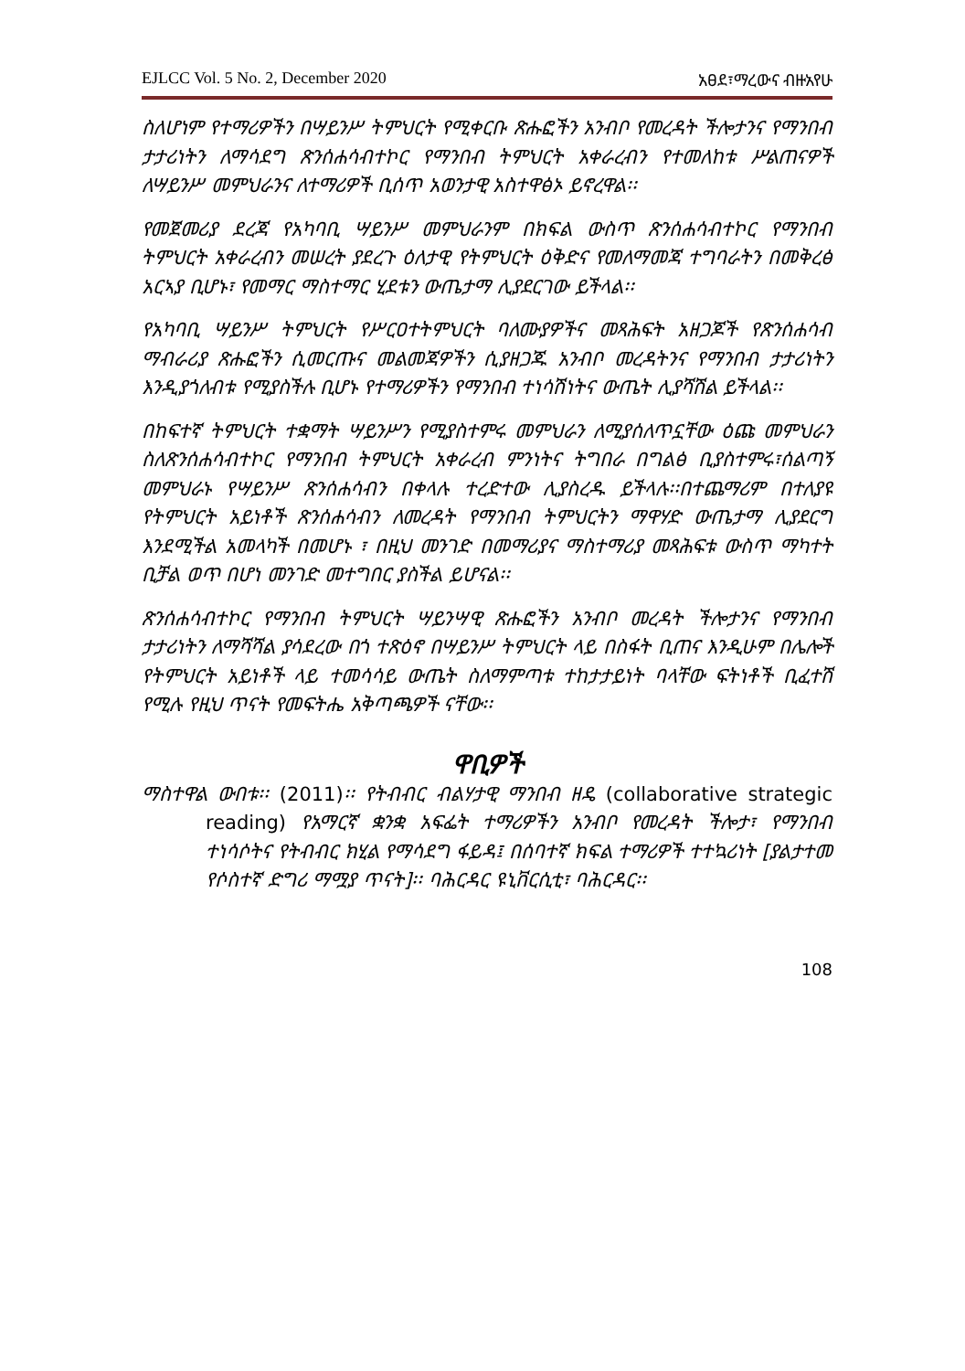EJLCC Vol. 5 No. 2, December 2020 አፀደ፣ማረውና ብዙአየሁ
ስለሆነም የተማሪዎችን በሣይንሥ ትምህርት የሚቀርቡ ጽሑፎችን አንብቦ የመረዳት ችሎታንና የማንበብ ታታሪነትን ለማሳደግ ጽንሰሐሳብተኮር የማንበብ ትምህርት አቀራረብን የተመለከቱ ሥልጠናዎች ለሣይንሥ መምህራንና ለተማሪዎች ቢሰጥ አወንታዊ አስተዋፅኦ ይኖረዋል፡፡
የመጀመሪያ ደረጃ የአካባቢ ሣይንሥ መምህራንም በክፍል ውስጥ ጽንሰሐሳብተኮር የማንበብ ትምህርት አቀራረብን መሠረት ያደረጉ ዕለታዊ የትምህርት ዕቅድና የመለማመጃ ተግባራትን በመቅረፅ አርኣያ ቢሆኑ፣ የመማር ማስተማር ሂደቱን ውጤታማ ሊያደርገው ይችላል፡፡
የአካባቢ ሣይንሥ ትምህርት የሥርዐተትምህርት ባለሙያዎችና መጻሕፍት አዘጋጆች የጽንሰሐሳብ ማብራሪያ ጽሑፎችን ሲመርጡና መልመጃዎችን ሲያዘጋጁ አንብቦ መረዳትንና የማንበብ ታታሪነትን እንዲያጎለብቱ የሚያስችሉ ቢሆኑ የተማሪዎችን የማንበብ ተነሳሽነትና ውጤት ሊያሻሽል ይችላል፡፡
በከፍተኛ ትምህርት ተቋማት ሣይንሥን የሚያስተምሩ መምህራን ለሚያሰለጥኗቸው ዕጩ መምህራን ስለጽንሰሐሳብተኮር የማንበብ ትምህርት አቀራረብ ምንነትና ትግበራ በግልፅ ቢያስተምሩ፣ሰልጣኝ መምህራኑ የሣይንሥ ጽንሰሐሳብን በቀላሉ ተረድተው ሊያስረዱ ይችላሉ፡፡በተጨማሪም በተለያዩ የትምህርት አይነቶች ጽንሰሐሳብን ለመረዳት የማንበብ ትምህርትን ማዋሃድ ውጤታማ ሊያደርግ እንደሚችል አመላካች በመሆኑ ፣ በዚህ መንገድ በመማሪያና ማስተማሪያ መጻሕፍቱ ውስጥ ማካተት ቢቻል ወጥ በሆነ መንገድ መተግበር ያስችል ይሆናል፡፡
ጽንሰሐሳብተኮር የማንበብ ትምህርት ሣይንሣዊ ጽሑፎችን አንብቦ መረዳት ችሎታንና የማንበብ ታታሪነትን ለማሻሻል ያሳደረው በጎ ተጽዕኖ በሣይንሥ ትምህርት ላይ በስፋት ቢጠና እንዲሁም በሌሎች የትምህርት አይነቶች ላይ ተመሳሳይ ውጤት ስለማምጣቱ ተከታታይነት ባላቸው ፍትነቶች ቢፈተሽ የሚሉ የዚህ ጥናት የመፍትሔ አቅጣጫዎች ናቸው፡፡
ዋቢዎች
ማስተዋል ውበቱ፡፡ (2011)፡፡ የትብብር ብልሃታዊ ማንበብ ዘዴ (collaborative strategic reading) የአማርኛ ቋንቋ አፍፌት ተማሪዎችን አንብቦ የመረዳት ችሎታ፣ የማንበብ ተነሳሶትና የትብብር ክሂል የማሳደግ ፋይዳ፤ በሰባተኛ ክፍል ተማሪዎች ተተኳሪነት [ያልታተመ የሶስተኛ ድግሪ ማሟያ ጥናት]፡፡ ባሕርዳር ዩኒቨርሲቲ፣ ባሕርዳር፡፡
108